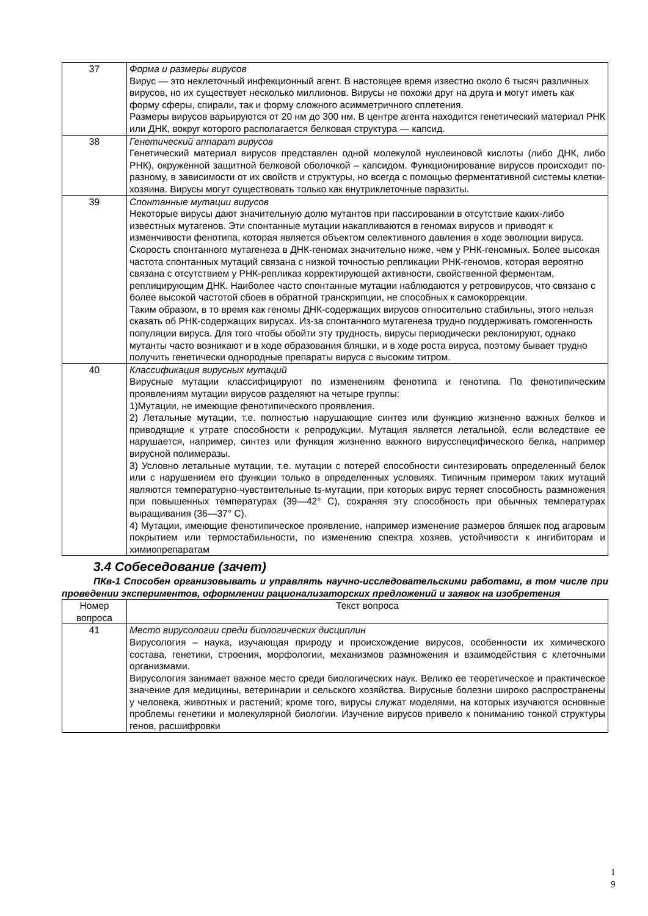| 37 | Форма и размеры вирусов Вирус — это неклеточный инфекционный агент. В настоящее время известно около 6 тысяч различных вирусов, но их существует несколько миллионов. Вирусы не похожи друг на друга и могут иметь как форму сферы, спирали, так и форму сложного асимметричного сплетения. Размеры вирусов варьируются от 20 нм до 300 нм. В центре агента находится генетический материал РНК или ДНК, вокруг которого располагается белковая структура — капсид. |
| 38 | Генетический аппарат вирусов Генетический материал вирусов представлен одной молекулой нуклеиновой кислоты (либо ДНК, либо РНК), окруженной защитной белковой оболочкой – капсидом. Функционирование вирусов происходит по-разному, в зависимости от их свойств и структуры, но всегда с помощью ферментативной системы клетки-хозяина. Вирусы могут существовать только как внутриклеточные паразиты. |
| 39 | Спонтанные мутации вирусов Некоторые вирусы дают значительную долю мутантов при пассировании в отсутствие каких-либо известных мутагенов. Эти спонтанные мутации накапливаются в геномах вирусов и приводят к изменчивости фенотипа, которая является объектом селективного давления в ходе эволюции вируса. Скорость спонтанного мутагенеза в ДНК-геномах значительно ниже, чем у РНК-геномных. Более высокая частота спонтанных мутаций связана с низкой точностью репликации РНК-геномов, которая вероятно связана с отсутствием у РНК-репликаз корректирующей активности, свойственной ферментам, реплицирующим ДНК. Наиболее часто спонтанные мутации наблюдаются у ретровирусов, что связано с более высокой частотой сбоев в обратной транскрипции, не способных к самокоррекции. Таким образом, в то время как геномы ДНК-содержащих вирусов относительно стабильны, этого нельзя сказать об РНК-содержащих вирусах. Из-за спонтанного мутагенеза трудно поддерживать гомогенность популяции вируса. Для того чтобы обойти эту трудность, вирусы периодически реклонируют, однако мутанты часто возникают и в ходе образования бляшки, и в ходе роста вируса, поэтому бывает трудно получить генетически однородные препараты вируса с высоким титром. |
| 40 | Классификация вирусных мутаций Вирусные мутации классифицируют по изменениям фенотипа и генотипа. По фенотипическим проявлениям мутации вирусов разделяют на четыре группы: 1)Мутации, не имеющие фенотипического проявления. 2) Летальные мутации, т.е. полностью нарушающие синтез или функцию жизненно важных белков и приводящие к утрате способности к репродукции. Мутация является летальной, если вследствие ее нарушается, например, синтез или функция жизненно важного вирусспецифического белка, например вирусной полимеразы. 3) Условно летальные мутации, т.е. мутации с потерей способности синтезировать определенный белок или с нарушением его функции только в определенных условиях. Типичным примером таких мутаций являются температурно-чувствительные ts-мутации, при которых вирус теряет способность размножения при повышенных температурах (39—42° С), сохраняя эту способность при обычных температурах выращивания (36—37° С). 4) Мутации, имеющие фенотипическое проявление, например изменение размеров бляшек под агаровым покрытием или термостабильности, по изменению спектра хозяев, устойчивости к ингибиторам и химиопрепаратам |
3.4 Собеседование (зачет)
ПКв-1 Способен организовывать и управлять научно-исследовательскими работами, в том числе при проведении экспериментов, оформлении рационализаторских предложений и заявок на изобретения
| Номер вопроса | Текст вопроса |
| --- | --- |
| 41 | Место вирусологии среди биологических дисциплин Вирусология – наука, изучающая природу и происхождение вирусов, особенности их химического состава, генетики, строения, морфологии, механизмов размножения и взаимодействия с клеточными организмами. Вирусология занимает важное место среди биологических наук. Велико ее теоретическое и практическое значение для медицины, ветеринарии и сельского хозяйства. Вирусные болезни широко распространены у человека, животных и растений; кроме того, вирусы служат моделями, на которых изучаются основные проблемы генетики и молекулярной биологии. Изучение вирусов привело к пониманию тонкой структуры генов, расшифровки |
1
9